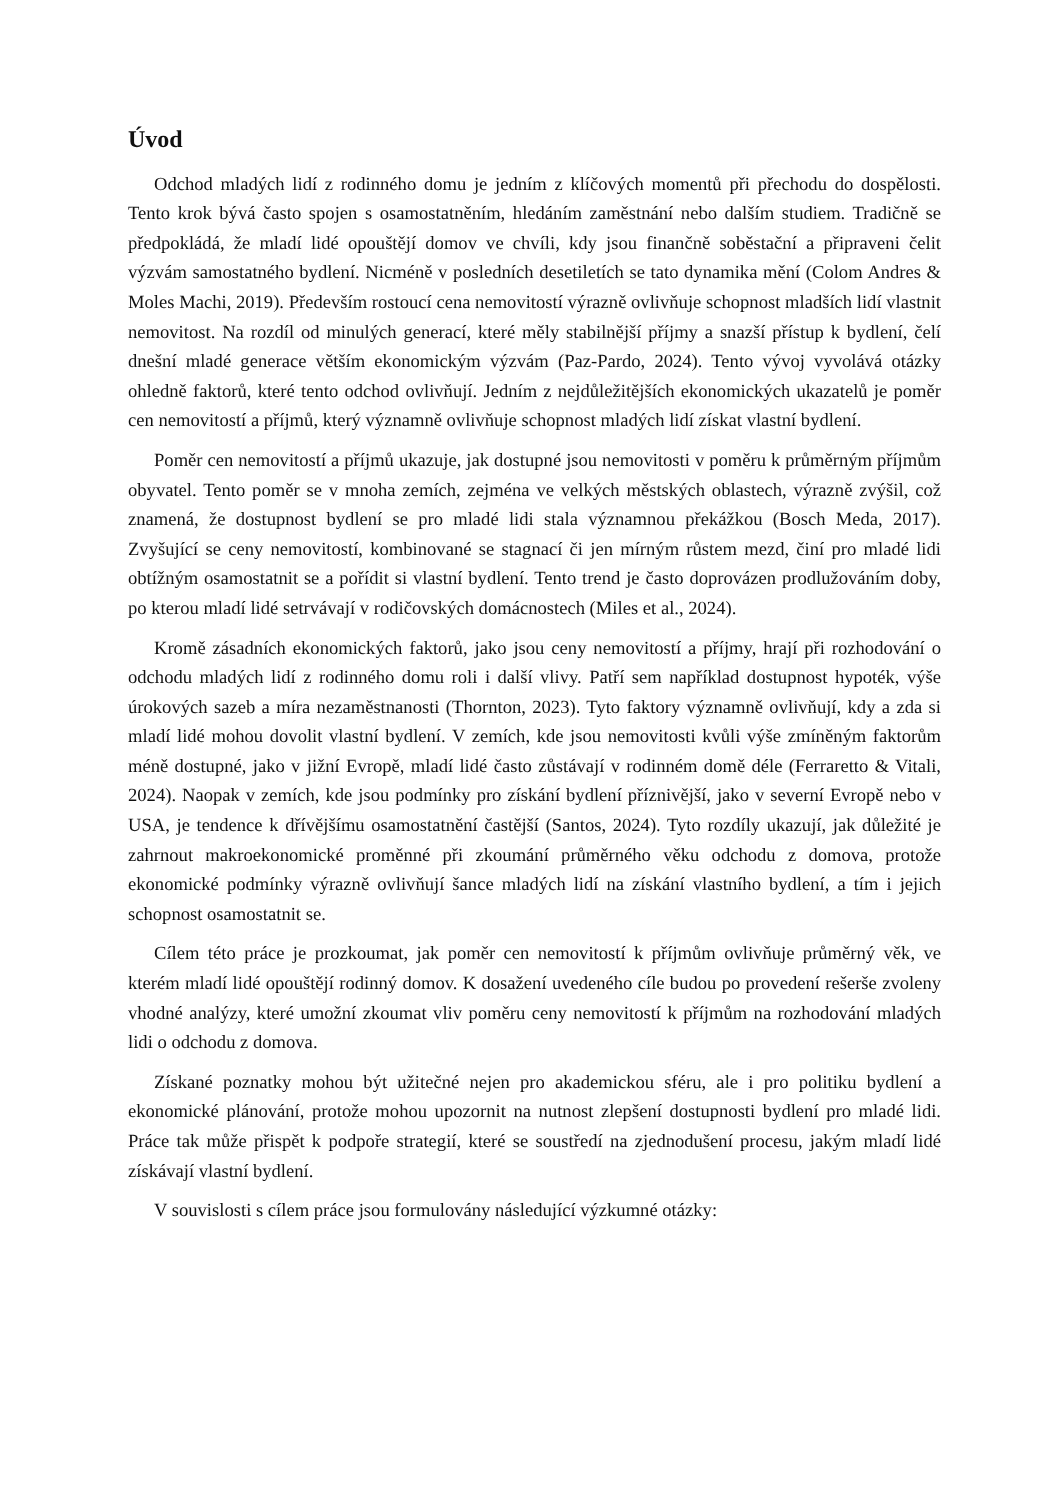Úvod
Odchod mladých lidí z rodinného domu je jedním z klíčových momentů při přechodu do dospělosti. Tento krok bývá často spojen s osamostatněním, hledáním zaměstnání nebo dalším studiem. Tradičně se předpokládá, že mladí lidé opouštějí domov ve chvíli, kdy jsou finančně soběstační a připraveni čelit výzvám samostatného bydlení. Nicméně v posledních desetiletích se tato dynamika mění (Colom Andres & Moles Machi, 2019). Především rostoucí cena nemovitostí výrazně ovlivňuje schopnost mladších lidí vlastnit nemovitost. Na rozdíl od minulých generací, které měly stabilnější příjmy a snazší přístup k bydlení, čelí dnešní mladé generace větším ekonomickým výzvám (Paz-Pardo, 2024). Tento vývoj vyvolává otázky ohledně faktorů, které tento odchod ovlivňují. Jedním z nejdůležitějších ekonomických ukazatelů je poměr cen nemovitostí a příjmů, který významně ovlivňuje schopnost mladých lidí získat vlastní bydlení.
Poměr cen nemovitostí a příjmů ukazuje, jak dostupné jsou nemovitosti v poměru k průměrným příjmům obyvatel. Tento poměr se v mnoha zemích, zejména ve velkých městských oblastech, výrazně zvýšil, což znamená, že dostupnost bydlení se pro mladé lidi stala významnou překážkou (Bosch Meda, 2017). Zvyšující se ceny nemovitostí, kombinované se stagnací či jen mírným růstem mezd, činí pro mladé lidi obtížným osamostatnit se a pořídit si vlastní bydlení. Tento trend je často doprovázen prodlužováním doby, po kterou mladí lidé setrvávají v rodičovských domácnostech (Miles et al., 2024).
Kromě zásadních ekonomických faktorů, jako jsou ceny nemovitostí a příjmy, hrají při rozhodování o odchodu mladých lidí z rodinného domu roli i další vlivy. Patří sem například dostupnost hypoték, výše úrokových sazeb a míra nezaměstnanosti (Thornton, 2023). Tyto faktory významně ovlivňují, kdy a zda si mladí lidé mohou dovolit vlastní bydlení. V zemích, kde jsou nemovitosti kvůli výše zmíněným faktorům méně dostupné, jako v jižní Evropě, mladí lidé často zůstávají v rodinném domě déle (Ferraretto & Vitali, 2024). Naopak v zemích, kde jsou podmínky pro získání bydlení příznivější, jako v severní Evropě nebo v USA, je tendence k dřívějšímu osamostatnění častější (Santos, 2024). Tyto rozdíly ukazují, jak důležité je zahrnout makroekonomické proměnné při zkoumání průměrného věku odchodu z domova, protože ekonomické podmínky výrazně ovlivňují šance mladých lidí na získání vlastního bydlení, a tím i jejich schopnost osamostatnit se.
Cílem této práce je prozkoumat, jak poměr cen nemovitostí k příjmům ovlivňuje průměrný věk, ve kterém mladí lidé opouštějí rodinný domov. K dosažení uvedeného cíle budou po provedení rešerše zvoleny vhodné analýzy, které umožní zkoumat vliv poměru ceny nemovitostí k příjmům na rozhodování mladých lidi o odchodu z domova.
Získané poznatky mohou být užitečné nejen pro akademickou sféru, ale i pro politiku bydlení a ekonomické plánování, protože mohou upozornit na nutnost zlepšení dostupnosti bydlení pro mladé lidi. Práce tak může přispět k podpoře strategií, které se soustředí na zjednodušení procesu, jakým mladí lidé získávají vlastní bydlení.
V souvislosti s cílem práce jsou formulovány následující výzkumné otázky: